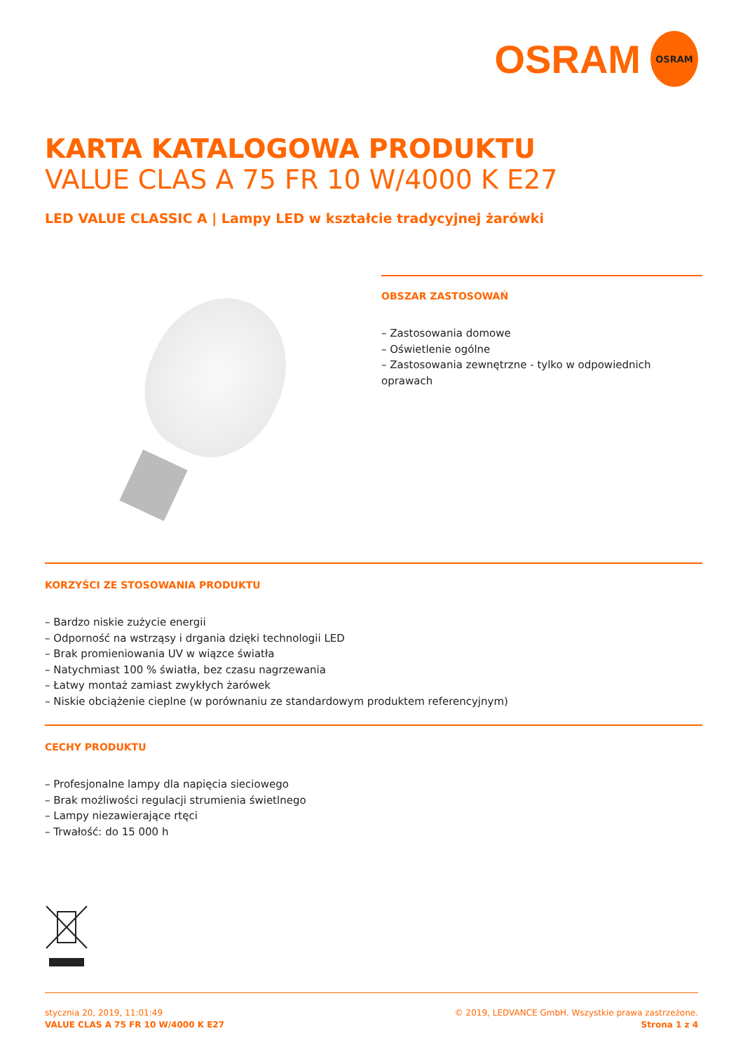OSRAM
OSRAM
KARTA KATALOGOWA PRODUKTU
VALUE CLAS A 75 FR 10 W/4000 K E27
LED VALUE CLASSIC A | Lampy LED w kształcie tradycyjnej żarówki
OBSZAR ZASTOSOWAŃ
– Zastosowania domowe
– Oświetlenie ogólne
– Zastosowania zewnętrzne - tylko w odpowiednich oprawach
KORZYŚCI ZE STOSOWANIA PRODUKTU
– Bardzo niskie zużycie energii
– Odporność na wstrząsy i drgania dzięki technologii LED
– Brak promieniowania UV w wiązce światła
– Natychmiast 100 % światła, bez czasu nagrzewania
– Łatwy montaż zamiast zwykłych żarówek
– Niskie obciążenie cieplne (w porównaniu ze standardowym produktem referencyjnym)
CECHY PRODUKTU
– Profesjonalne lampy dla napięcia sieciowego
– Brak możliwości regulacji strumienia świetlnego
– Lampy niezawierające rtęci
– Trwałość: do 15 000 h
stycznia 20, 2019, 11:01:49
VALUE CLAS A 75 FR 10 W/4000 K E27
© 2019, LEDVANCE GmbH. Wszystkie prawa zastrzeżone.
Strona 1 z 4